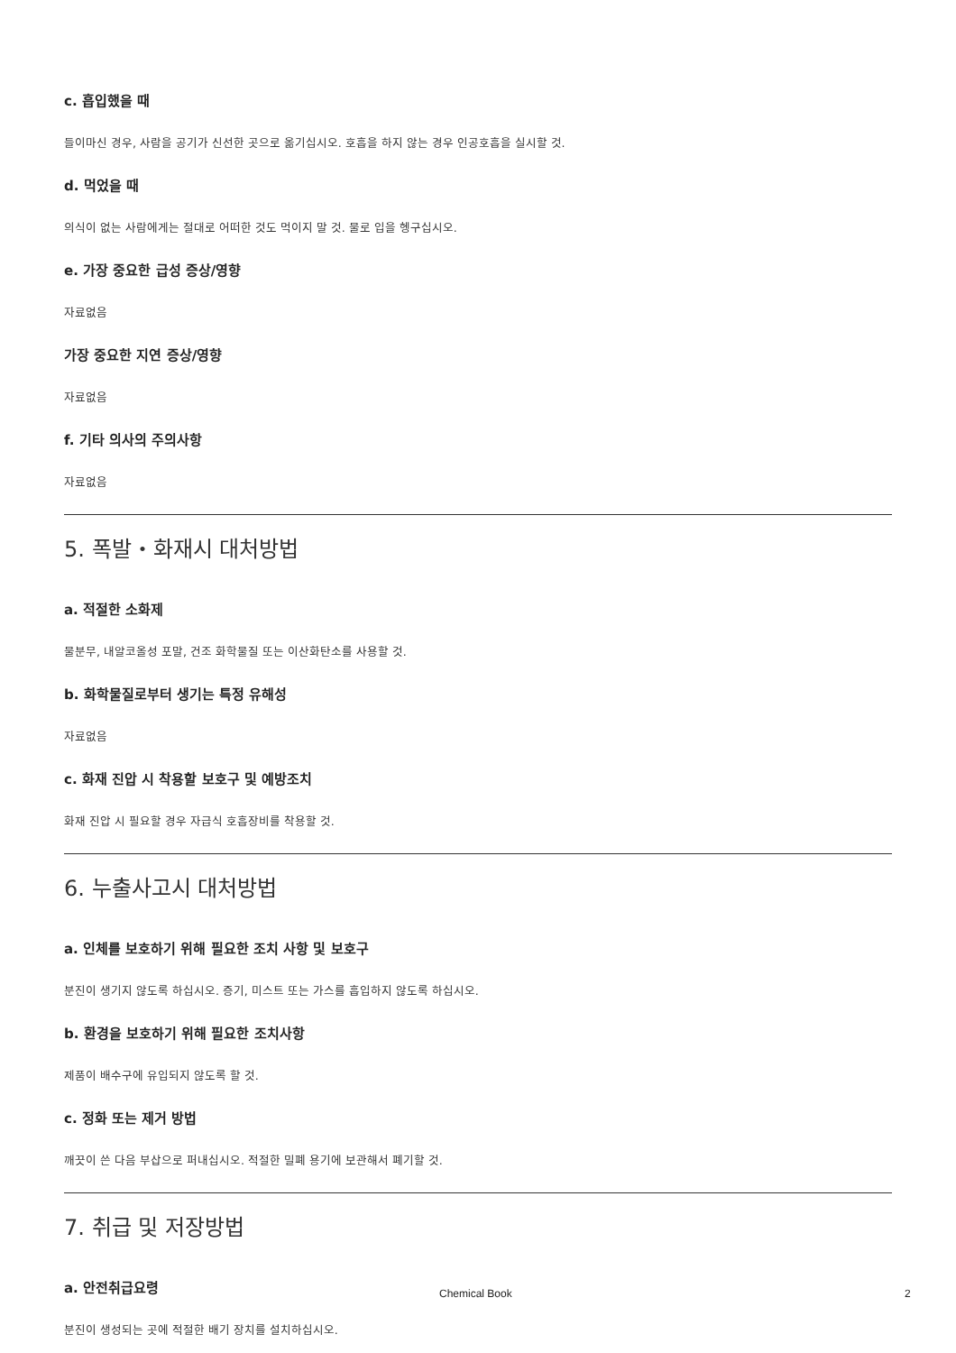c. 흡입했을 때
들이마신 경우, 사람을 공기가 신선한 곳으로 옮기십시오. 호흡을 하지 않는 경우 인공호흡을 실시할 것.
d. 먹었을 때
의식이 없는 사람에게는 절대로 어떠한 것도 먹이지 말 것. 물로 입을 헹구십시오.
e. 가장 중요한 급성 증상/영향
자료없음
가장 중요한 지연 증상/영향
자료없음
f. 기타 의사의 주의사항
자료없음
5. 폭발・화재시 대처방법
a. 적절한 소화제
물분무, 내알코올성 포말, 건조 화학물질 또는 이산화탄소를 사용할 것.
b. 화학물질로부터 생기는 특정 유해성
자료없음
c. 화재 진압 시 착용할 보호구 및 예방조치
화재 진압 시 필요할 경우 자급식 호흡장비를 착용할 것.
6. 누출사고시 대처방법
a. 인체를 보호하기 위해 필요한 조치 사항 및 보호구
분진이 생기지 않도록 하십시오. 증기, 미스트 또는 가스를 흡입하지 않도록 하십시오.
b. 환경을 보호하기 위해 필요한 조치사항
제품이 배수구에 유입되지 않도록 할 것.
c. 정화 또는 제거 방법
깨끗이 쓴 다음 부삽으로 퍼내십시오. 적절한 밀폐 용기에 보관해서 폐기할 것.
7. 취급 및 저장방법
a. 안전취급요령
분진이 생성되는 곳에 적절한 배기 장치를 설치하십시오.
Chemical Book 2